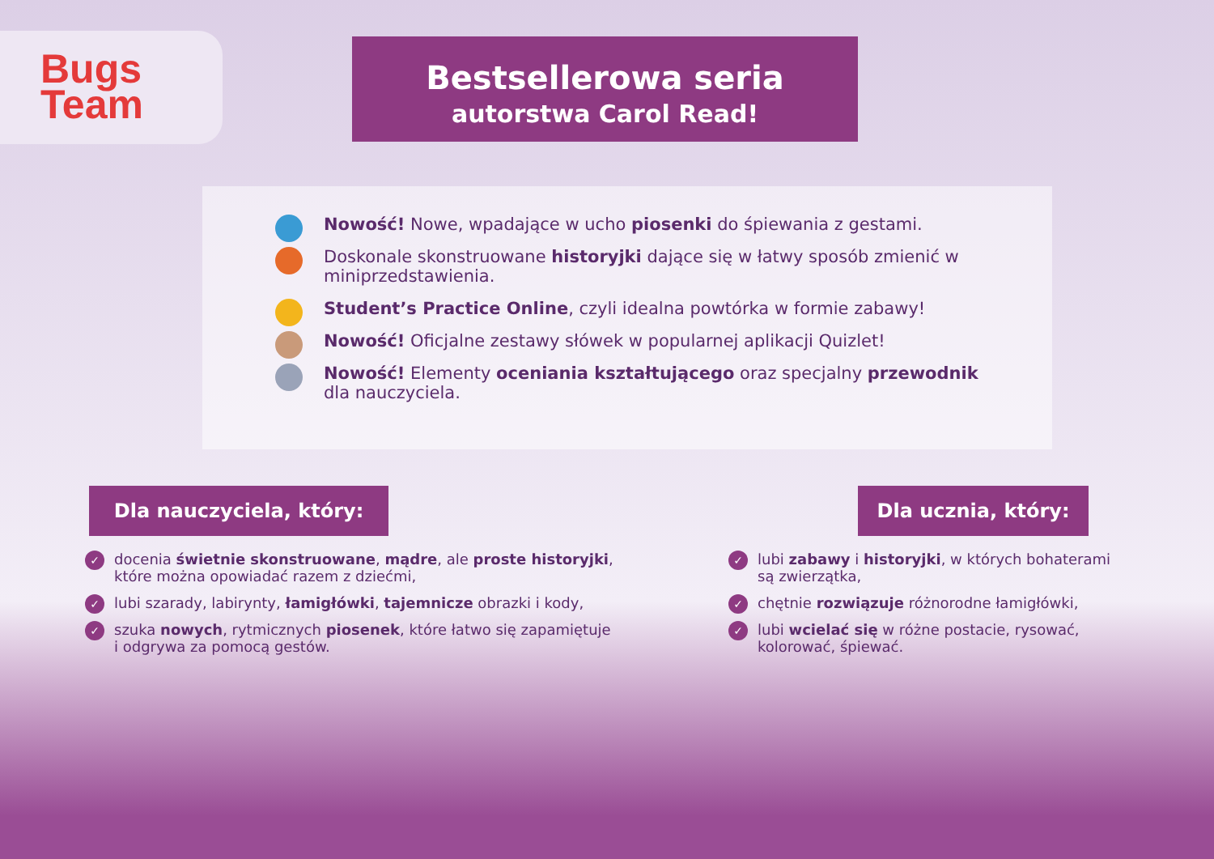Bugs
Team
Bestsellerowa seria
autorstwa Carol Read!
Nowość! Nowe, wpadające w ucho piosenki do śpiewania z gestami.
Doskonale skonstruowane historyjki dające się w łatwy sposób zmienić w miniprzedstawienia.
Student’s Practice Online, czyli idealna powtórka w formie zabawy!
Nowość! Oficjalne zestawy słówek w popularnej aplikacji Quizlet!
Nowość! Elementy oceniania kształtującego oraz specjalny przewodnik dla nauczyciela.
Dla nauczyciela, który:
✓ docenia świetnie skonstruowane, mądre, ale proste historyjki, które można opowiadać razem z dziećmi,
✓ lubi szarady, labirynty, łamigłówki, tajemnicze obrazki i kody,
✓ szuka nowych, rytmicznych piosenek, które łatwo się zapamiętuje i odgrywa za pomocą gestów.
Dla ucznia, który:
✓ lubi zabawy i historyjki, w których bohaterami są zwierzątka,
✓ chętnie rozwiązuje różnorodne łamigłówki,
✓ lubi wcielać się w różne postacie, rysować, kolorować, śpiewać.